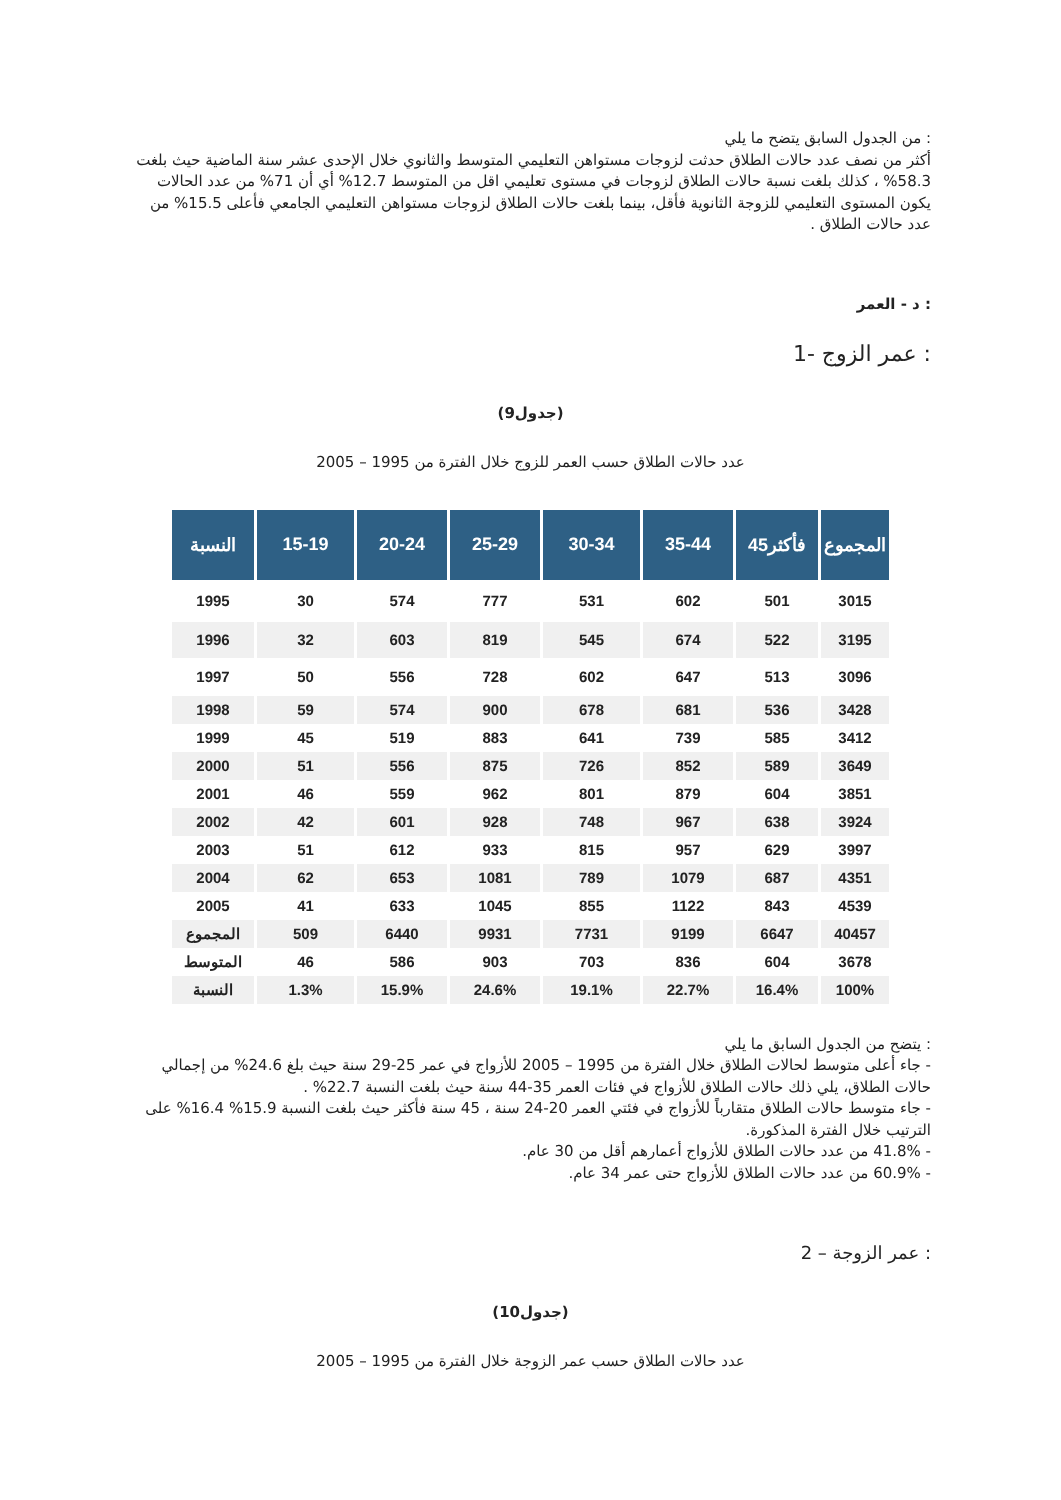: من الجدول السابق يتضح ما يلي
أكثر من نصف عدد حالات الطلاق حدثت لزوجات مستواهن التعليمي المتوسط والثانوي خلال الإحدى عشر سنة الماضية حيث بلغت 58.3% ، كذلك بلغت نسبة حالات الطلاق لزوجات في مستوى تعليمي اقل من المتوسط 12.7% أي أن 71% من عدد الحالات يكون المستوى التعليمي للزوجة الثانوية فأقل، بينما بلغت حالات الطلاق لزوجات مستواهن التعليمي الجامعي فأعلى 15.5% من عدد حالات الطلاق .
: د - العمر
: عمر الزوج -1
(جدول9)
عدد حالات الطلاق حسب العمر للزوج خلال الفترة من 1995 – 2005
| النسبة | 15-19 | 20-24 | 25-29 | 30-34 | 35-44 | 45فأكثر | المجموع |
| --- | --- | --- | --- | --- | --- | --- | --- |
| 1995 | 30 | 574 | 777 | 531 | 602 | 501 | 3015 |
| 1996 | 32 | 603 | 819 | 545 | 674 | 522 | 3195 |
| 1997 | 50 | 556 | 728 | 602 | 647 | 513 | 3096 |
| 1998 | 59 | 574 | 900 | 678 | 681 | 536 | 3428 |
| 1999 | 45 | 519 | 883 | 641 | 739 | 585 | 3412 |
| 2000 | 51 | 556 | 875 | 726 | 852 | 589 | 3649 |
| 2001 | 46 | 559 | 962 | 801 | 879 | 604 | 3851 |
| 2002 | 42 | 601 | 928 | 748 | 967 | 638 | 3924 |
| 2003 | 51 | 612 | 933 | 815 | 957 | 629 | 3997 |
| 2004 | 62 | 653 | 1081 | 789 | 1079 | 687 | 4351 |
| 2005 | 41 | 633 | 1045 | 855 | 1122 | 843 | 4539 |
| المجموع | 509 | 6440 | 9931 | 7731 | 9199 | 6647 | 40457 |
| المتوسط | 46 | 586 | 903 | 703 | 836 | 604 | 3678 |
| النسبة | 1.3% | 15.9% | 24.6% | 19.1% | 22.7% | 16.4% | 100% |
: يتضح من الجدول السابق ما يلي
- جاء أعلى متوسط لحالات الطلاق خلال الفترة من 1995 – 2005 للأزواج في عمر 25-29 سنة حيث بلغ 24.6% من إجمالي حالات الطلاق، يلي ذلك حالات الطلاق للأزواج في فئات العمر 35-44 سنة حيث بلغت النسبة 22.7% .
- جاء متوسط حالات الطلاق متقارباً للأزواج في فئتي العمر 20-24 سنة ، 45 سنة فأكثر حيث بلغت النسبة 15.9% 16.4% على الترتيب خلال الفترة المذكورة.
- 41.8% من عدد حالات الطلاق للأزواج أعمارهم أقل من 30 عام.
- 60.9% من عدد حالات الطلاق للأزواج حتى عمر 34 عام.
: عمر الزوجة – 2
(جدول10)
عدد حالات الطلاق حسب عمر الزوجة خلال الفترة من 1995 – 2005